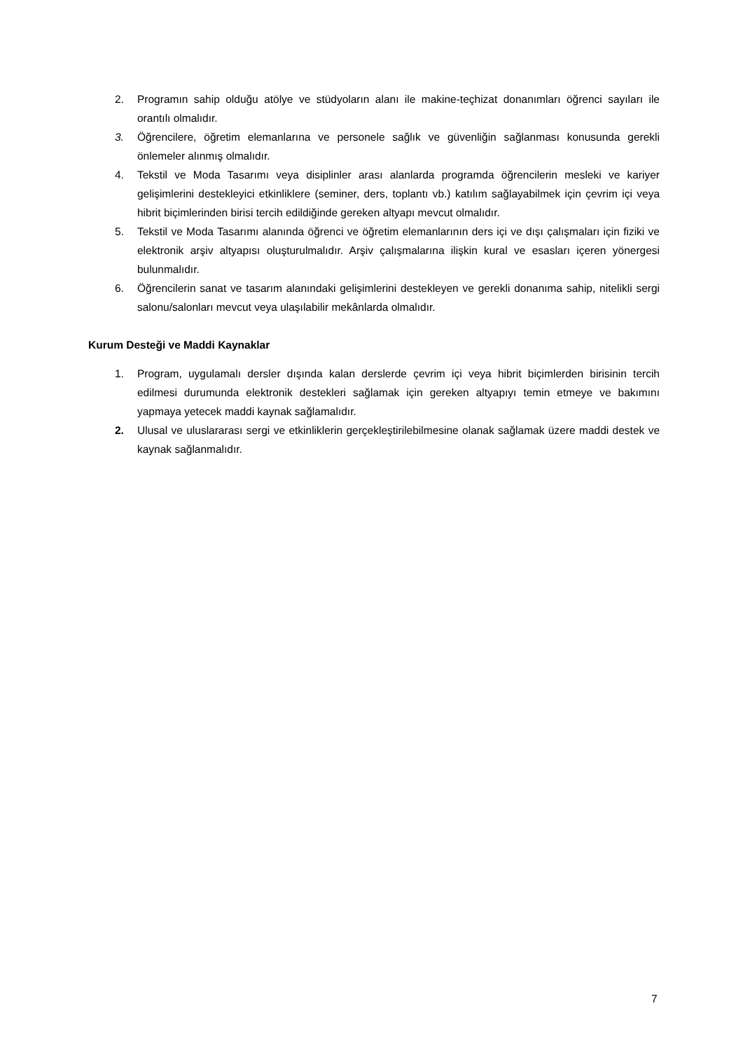2. Programın sahip olduğu atölye ve stüdyoların alanı ile makine-teçhizat donanımları öğrenci sayıları ile orantılı olmalıdır.
3. Öğrencilere, öğretim elemanlarına ve personele sağlık ve güvenliğin sağlanması konusunda gerekli önlemeler alınmış olmalıdır.
4. Tekstil ve Moda Tasarımı veya disiplinler arası alanlarda programda öğrencilerin mesleki ve kariyer gelişimlerini destekleyici etkinliklere (seminer, ders, toplantı vb.) katılım sağlayabilmek için çevrim içi veya hibrit biçimlerinden birisi tercih edildiğinde gereken altyapı mevcut olmalıdır.
5. Tekstil ve Moda Tasarımı alanında öğrenci ve öğretim elemanlarının ders içi ve dışı çalışmaları için fiziki ve elektronik arşiv altyapısı oluşturulmalıdır. Arşiv çalışmalarına ilişkin kural ve esasları içeren yönergesi bulunmalıdır.
6. Öğrencilerin sanat ve tasarım alanındaki gelişimlerini destekleyen ve gerekli donanıma sahip, nitelikli sergi salonu/salonları mevcut veya ulaşılabilir mekânlarda olmalıdır.
Kurum Desteği ve Maddi Kaynaklar
1. Program, uygulamalı dersler dışında kalan derslerde çevrim içi veya hibrit biçimlerden birisinin tercih edilmesi durumunda elektronik destekleri sağlamak için gereken altyapıyı temin etmeye ve bakımını yapmaya yetecek maddi kaynak sağlamalıdır.
2. Ulusal ve uluslararası sergi ve etkinliklerin gerçekleştirilebilmesine olanak sağlamak üzere maddi destek ve kaynak sağlanmalıdır.
7